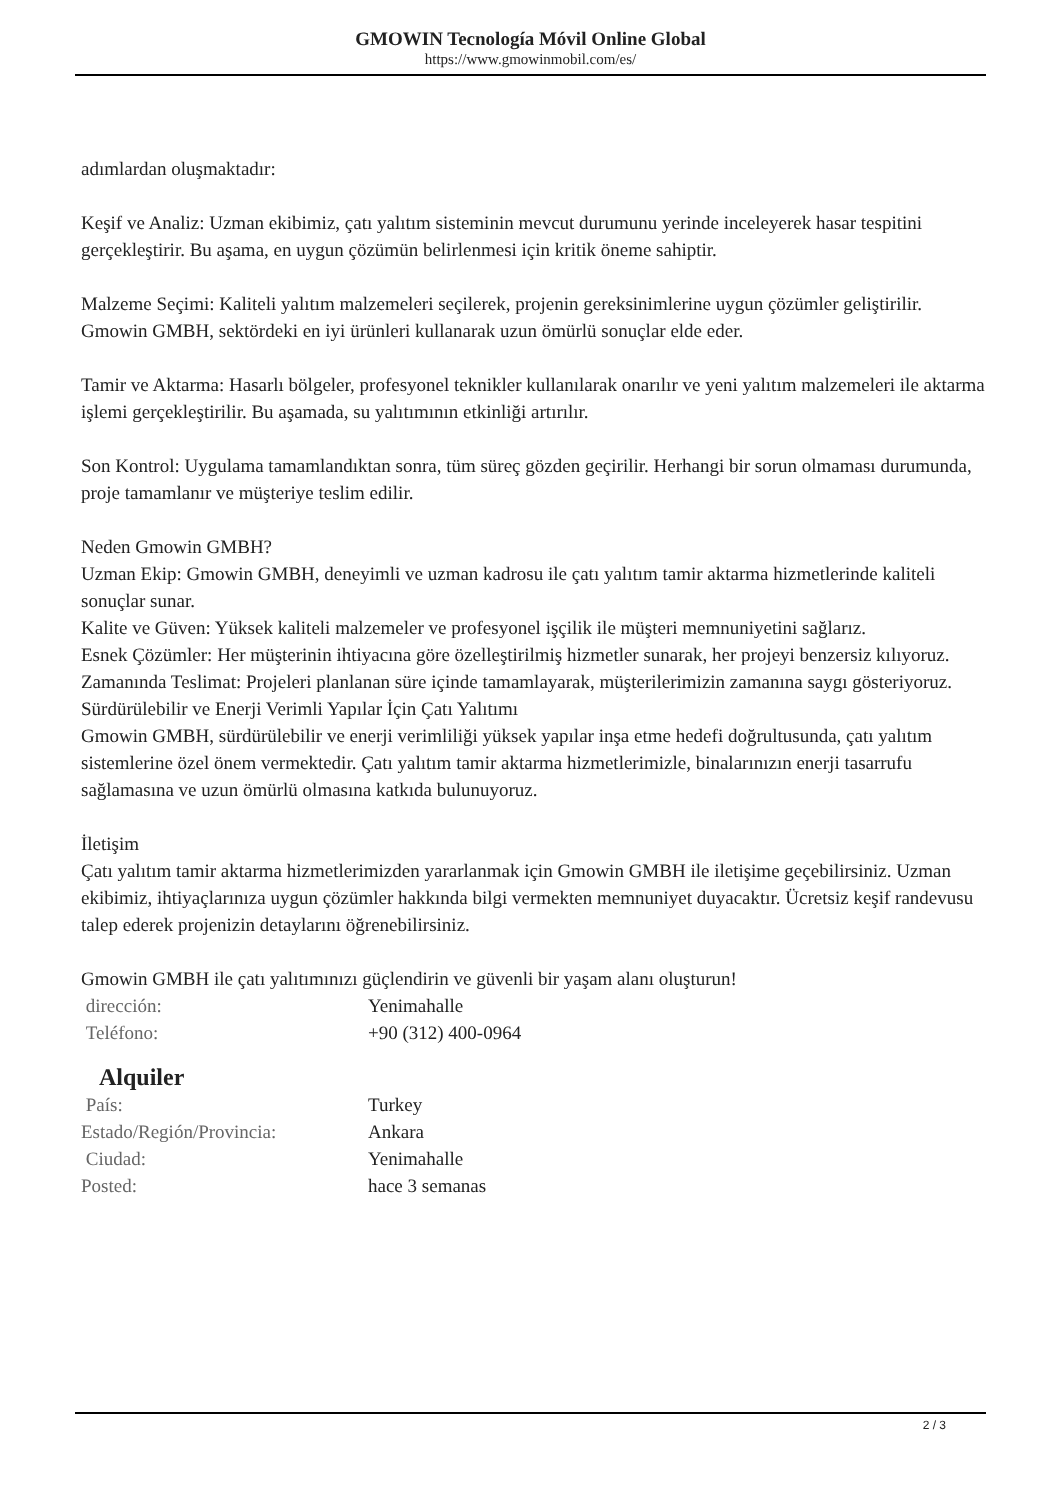GMOWIN Tecnología Móvil Online Global
https://www.gmowinmobil.com/es/
adımlardan oluşmaktadır:
Keşif ve Analiz: Uzman ekibimiz, çatı yalıtım sisteminin mevcut durumunu yerinde inceleyerek hasar tespitini gerçekleştirir. Bu aşama, en uygun çözümün belirlenmesi için kritik öneme sahiptir.
Malzeme Seçimi: Kaliteli yalıtım malzemeleri seçilerek, projenin gereksinimlerine uygun çözümler geliştirilir. Gmowin GMBH, sektördeki en iyi ürünleri kullanarak uzun ömürlü sonuçlar elde eder.
Tamir ve Aktarma: Hasarlı bölgeler, profesyonel teknikler kullanılarak onarılır ve yeni yalıtım malzemeleri ile aktarma işlemi gerçekleştirilir. Bu aşamada, su yalıtımının etkinliği artırılır.
Son Kontrol: Uygulama tamamlandıktan sonra, tüm süreç gözden geçirilir. Herhangi bir sorun olmaması durumunda, proje tamamlanır ve müşteriye teslim edilir.
Neden Gmowin GMBH?
Uzman Ekip: Gmowin GMBH, deneyimli ve uzman kadrosu ile çatı yalıtım tamir aktarma hizmetlerinde kaliteli sonuçlar sunar.
Kalite ve Güven: Yüksek kaliteli malzemeler ve profesyonel işçilik ile müşteri memnuniyetini sağlarız.
Esnek Çözümler: Her müşterinin ihtiyacına göre özelleştirilmiş hizmetler sunarak, her projeyi benzersiz kılıyoruz.
Zamanında Teslimat: Projeleri planlanan süre içinde tamamlayarak, müşterilerimizin zamanına saygı gösteriyoruz.
Sürdürülebilir ve Enerji Verimli Yapılar İçin Çatı Yalıtımı
Gmowin GMBH, sürdürülebilir ve enerji verimliliği yüksek yapılar inşa etme hedefi doğrultusunda, çatı yalıtım sistemlerine özel önem vermektedir. Çatı yalıtım tamir aktarma hizmetlerimizle, binalarınızın enerji tasarrufu sağlamasına ve uzun ömürlü olmasına katkıda bulunuyoruz.
İletişim
Çatı yalıtım tamir aktarma hizmetlerimizden yararlanmak için Gmowin GMBH ile iletişime geçebilirsiniz. Uzman ekibimiz, ihtiyaçlarınıza uygun çözümler hakkında bilgi vermekten memnuniyet duyacaktır. Ücretsiz keşif randevusu talep ederek projenizin detaylarını öğrenebilirsiniz.
Gmowin GMBH ile çatı yalıtımınızı güçlendirin ve güvenli bir yaşam alanı oluşturun!
| dirección: | Yenimahalle |
| Teléfono: | +90 (312) 400-0964 |
Alquiler
| País: | Turkey |
| Estado/Región/Provincia: | Ankara |
| Ciudad: | Yenimahalle |
| Posted: | hace 3 semanas |
2 / 3